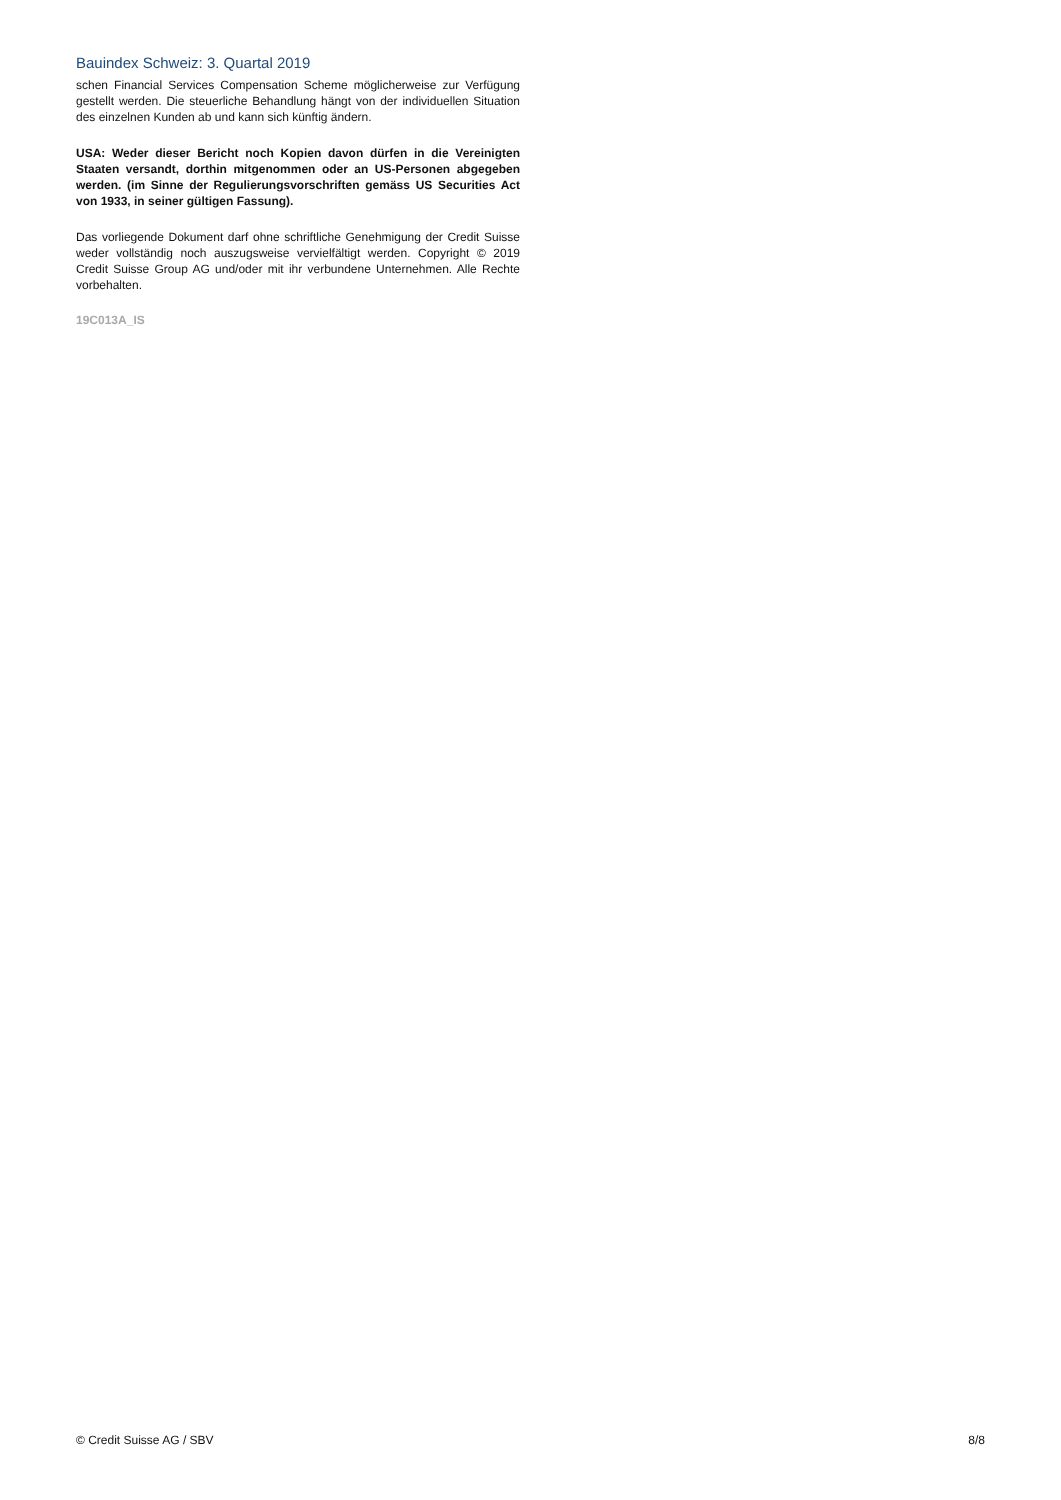Bauindex Schweiz: 3. Quartal 2019
schen Financial Services Compensation Scheme möglicherweise zur Verfügung gestellt werden. Die steuerliche Behandlung hängt von der individuellen Situation des einzelnen Kunden ab und kann sich künftig ändern.
USA: Weder dieser Bericht noch Kopien davon dürfen in die Vereinigten Staaten versandt, dorthin mitgenommen oder an US-Personen abgegeben werden. (im Sinne der Regulierungsvorschriften gemäss US Securities Act von 1933, in seiner gültigen Fassung).
Das vorliegende Dokument darf ohne schriftliche Genehmigung der Credit Suisse weder vollständig noch auszugsweise vervielfältigt werden. Copyright © 2019 Credit Suisse Group AG und/oder mit ihr verbundene Unternehmen. Alle Rechte vorbehalten.
19C013A_IS
© Credit Suisse AG / SBV 8/8